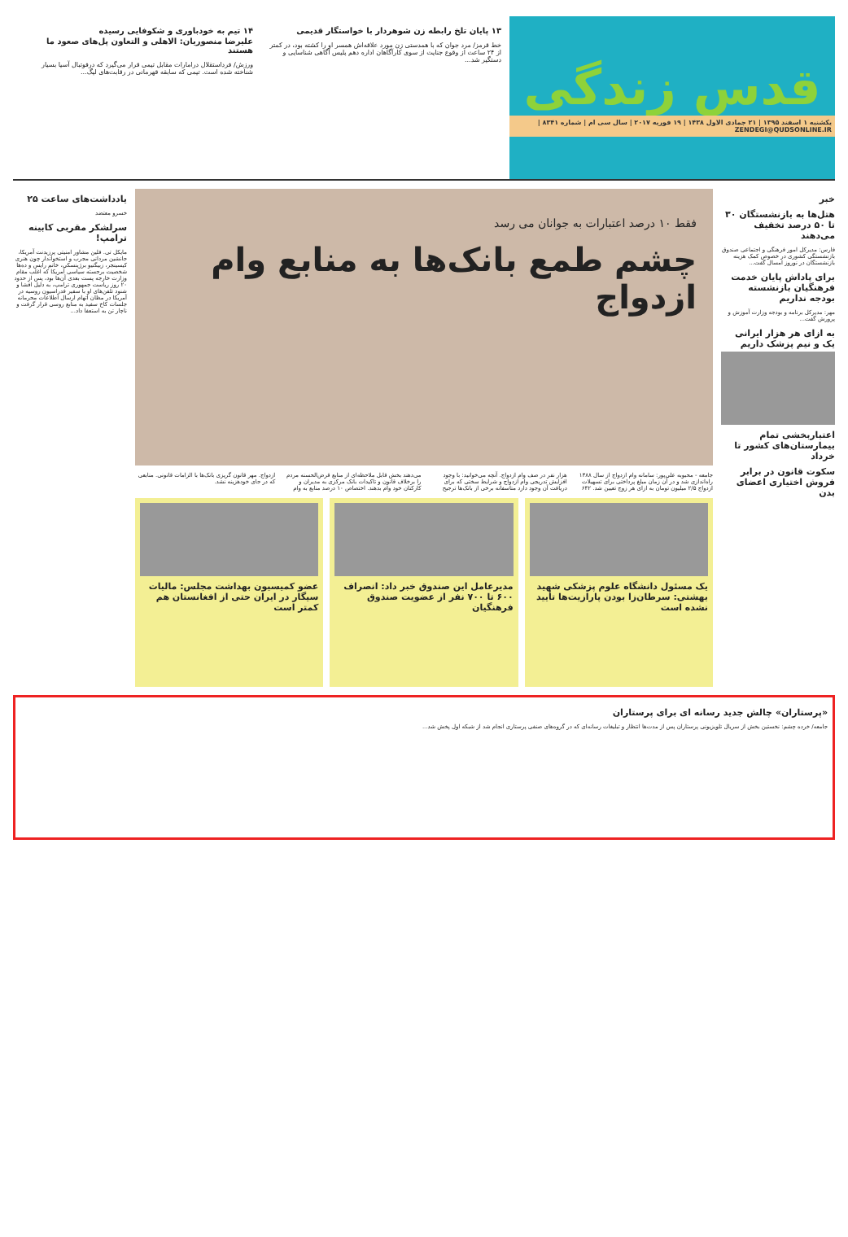قدس زندگی
یکشنبه ۱ اسفند ۱۳۹۵ | ۲۱ جمادی الاول ۱۴۳۸ | ۱۹ فوریه ۲۰۱۷ | سال سی ام | شماره ۸۳۴۱ | ZENDEGI@QUDSONLINE.IR
۱۳ پایان تلخ رابطه زن شوهردار با خواستگار قدیمی
خط قرمز/ مرد جوان که با همدستی زن مورد علاقه‌اش همسر او را کشته بود، در کمتر از ۲۴ ساعت از وقوع جنایت از سوی کارآگاهان اداره دهم پلیس آگاهی شناسایی و دستگیر شد...
۱۴ تیم به خودباوری و شکوفایی رسیده
علیرضا منصوریان: الاهلی و التعاون پل‌های صعود ما هستند
ورزش/ فرداستقلال درامارات مقابل تیمی قرار می‌گیرد که درفوتبال آسیا بسیار شناخته شده است. تیمی که سابقه قهرمانی در رقابت‌های لیگ...
خبر
هتل‌ها به بازنشستگان ۳۰ تا ۵۰ درصد تخفیف می‌دهند
فارس: مدیرکل امور فرهنگی و اجتماعی صندوق بازنشستگی کشوری در خصوص کمک هزینه بازنشستگان در نوروز امسال گفت...
برای پاداش پایان خدمت فرهنگیان بازنشسته بودجه نداریم
مهر: مدیرکل برنامه و بودجه وزارت آموزش و پرورش گفت...
به ازای هر هزار ایرانی یک و نیم پزشک داریم
اعتباربخشی تمام بیمارستان‌های کشور تا خرداد
سکوت قانون در برابر فروش اختیاری اعضای بدن
فقط ۱۰ درصد اعتبارات به جوانان می رسد
چشم طمع بانک‌ها به منابع وام ازدواج
جامعه - محبوبه علی‌پور: سامانه وام ازدواج از سال ۱۳۸۸ راه‌اندازی شد و در آن زمان مبلغ پرداختی برای تسهیلات ازدواج ۲/۵ میلیون تومان به ازای هر زوج تعیین شد. ۶۴۲ هزار نفر در صف وام ازدواج. آنچه می‌خوانید: با وجود افزایش تدریجی وام ازدواج و شرایط سختی که برای دریافت آن وجود دارد متاسفانه برخی از بانک‌ها ترجیح می‌دهند بخش قابل ملاحظه‌ای از منابع قرض‌الحسنه مردم را برخلاف قانون و تاکیدات بانک مرکزی به مدیران و کارکنان خود وام بدهند. اختصاص ۱۰ درصد منابع به وام ازدواج. مهر قانون گریزی بانک‌ها با الزامات قانونی. منابعی که در جای خودهزینه نشد.
یک مسئول دانشگاه علوم پزشکی شهید بهشتی: سرطان‌زا بودن پارازیت‌ها تأیید نشده است
مدیرعامل این صندوق خبر داد: انصراف ۶۰۰ تا ۷۰۰ نفر از عضویت صندوق فرهنگیان
عضو کمیسیون بهداشت مجلس: مالیات سیگار در ایران حتی از افغانستان هم کمتر است
یادداشت‌های ساعت ۲۵
خسرو معتضد
سرلشکر مقربی کابینه ترامپ!
مایکل تی. فلین مشاور امنیتی پرزیدنت آمریکا، جانشین مردانی مجرب و استخواندار چون هنری کیسینجر، زبیگنیو برژینسکی، خانم رایس و ده‌ها شخصیت برجسته سیاسی آمریکا که اغلب مقام وزارت خارجه پست بعدی آن‌ها بود، پس از حدود ۲۰ روز ریاست جمهوری ترامپ، به دلیل افشا و شنود تلفن‌های او با سفیر فدراسیون روسیه در آمریکا در مظان اتهام ارسال اطلاعات محرمانه جلسات کاخ سفید به منابع روسی قرار گرفت و ناچار تن به استعفا داد...
«پرستاران» چالش جدید رسانه ای برای پرستاران
جامعه/ خرده چشم: نخستین بخش از سریال تلویزیونی پرستاران پس از مدت‌ها انتظار و تبلیغات رسانه‌ای که در گروه‌های صنفی پرستاری انجام شد از شبکه اول پخش شد...